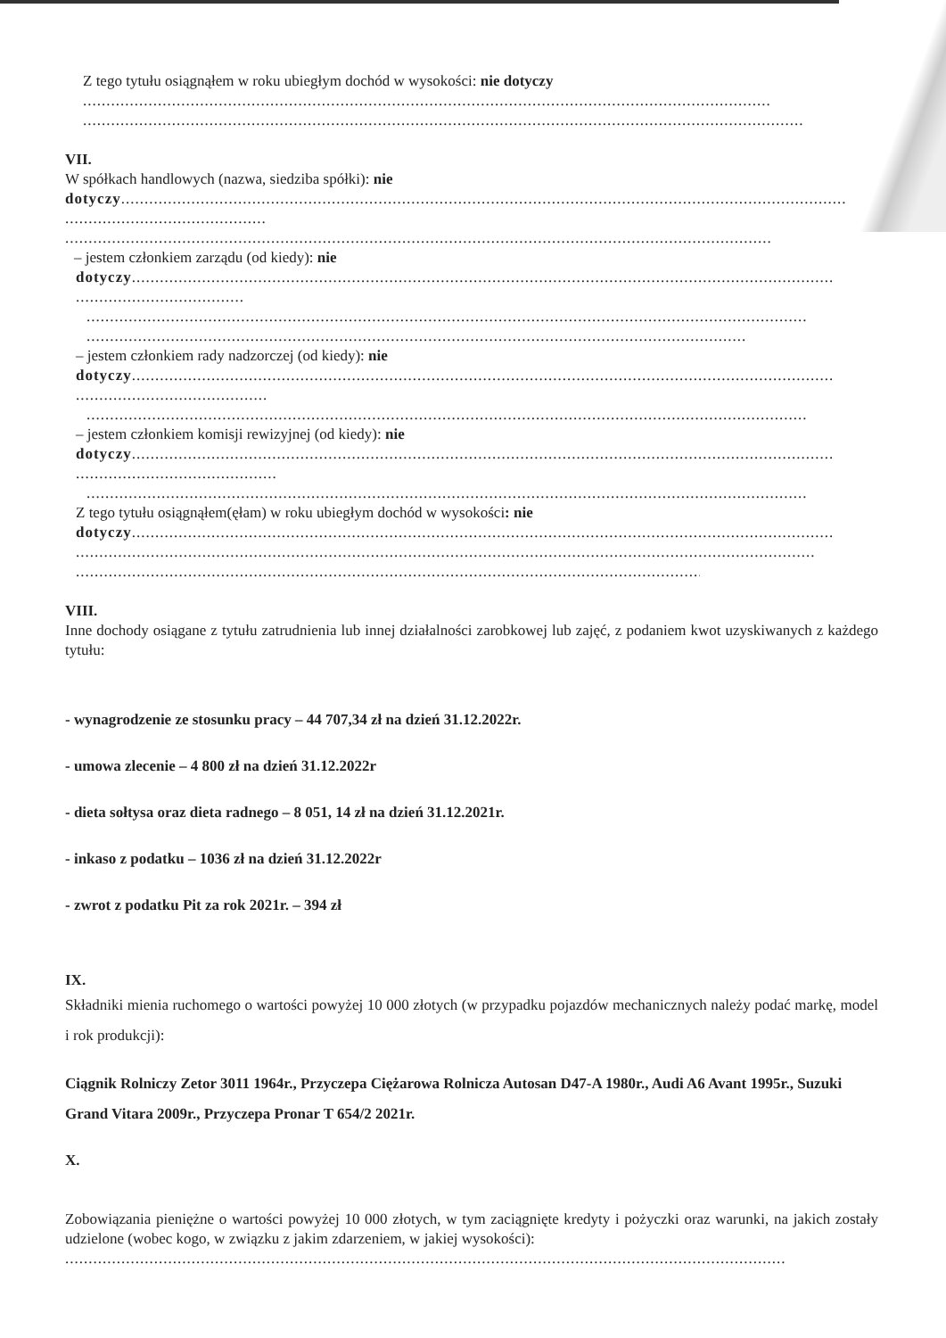Z tego tytułu osiągnąłem w roku ubiegłym dochód w wysokości: nie dotyczy
...................................................................................................................................................
..........................................................................................................................................................
VII.
W spółkach handlowych (nazwa, siedziba spółki): nie
dotyczy...........................................................................................................................................................
....................................................
.......................................................................................................................................................
– jestem członkiem zarządu (od kiedy): nie
dotyczy......................................................................................................................................................
....................................................
..........................................................................................................................................................
..........................................................................................................................................................
– jestem członkiem rady nadzorczej (od kiedy): nie
dotyczy......................................................................................................................................................
....................................................
..........................................................................................................................................................
– jestem członkiem komisji rewizyjnej (od kiedy): nie
dotyczy......................................................................................................................................................
....................................................
..........................................................................................................................................................
Z tego tytułu osiągnąłem(ęłam) w roku ubiegłym dochód w wysokości: nie
dotyczy......................................................................................................................................................
..............................................................................................................................................................
..............................................................................................................................................................
VIII.
Inne dochody osiągane z tytułu zatrudnienia lub innej działalności zarobkowej lub zajęć, z podaniem kwot uzyskiwanych z każdego tytułu:
- wynagrodzenie ze stosunku pracy – 44 707,34 zł na dzień 31.12.2022r.
- umowa zlecenie – 4 800 zł na dzień 31.12.2022r
- dieta sołtysa oraz dieta radnego – 8 051, 14 zł na dzień 31.12.2021r.
- inkaso z podatku – 1036 zł na dzień 31.12.2022r
- zwrot z podatku Pit za rok 2021r. – 394 zł
IX.
Składniki mienia ruchomego o wartości powyżej 10 000 złotych (w przypadku pojazdów mechanicznych należy podać markę, model i rok produkcji):
Ciągnik Rolniczy Zetor 3011 1964r., Przyczepa Ciężarowa Rolnicza Autosan D47-A 1980r., Audi A6 Avant 1995r., Suzuki Grand Vitara 2009r., Przyczepa Pronar T 654/2 2021r.
X.
Zobowiązania pieniężne o wartości powyżej 10 000 złotych, w tym zaciągnięte kredyty i pożyczki oraz warunki, na jakich zostały udzielone (wobec kogo, w związku z jakim zdarzeniem, w jakiej wysokości):
..........................................................................................................................................................